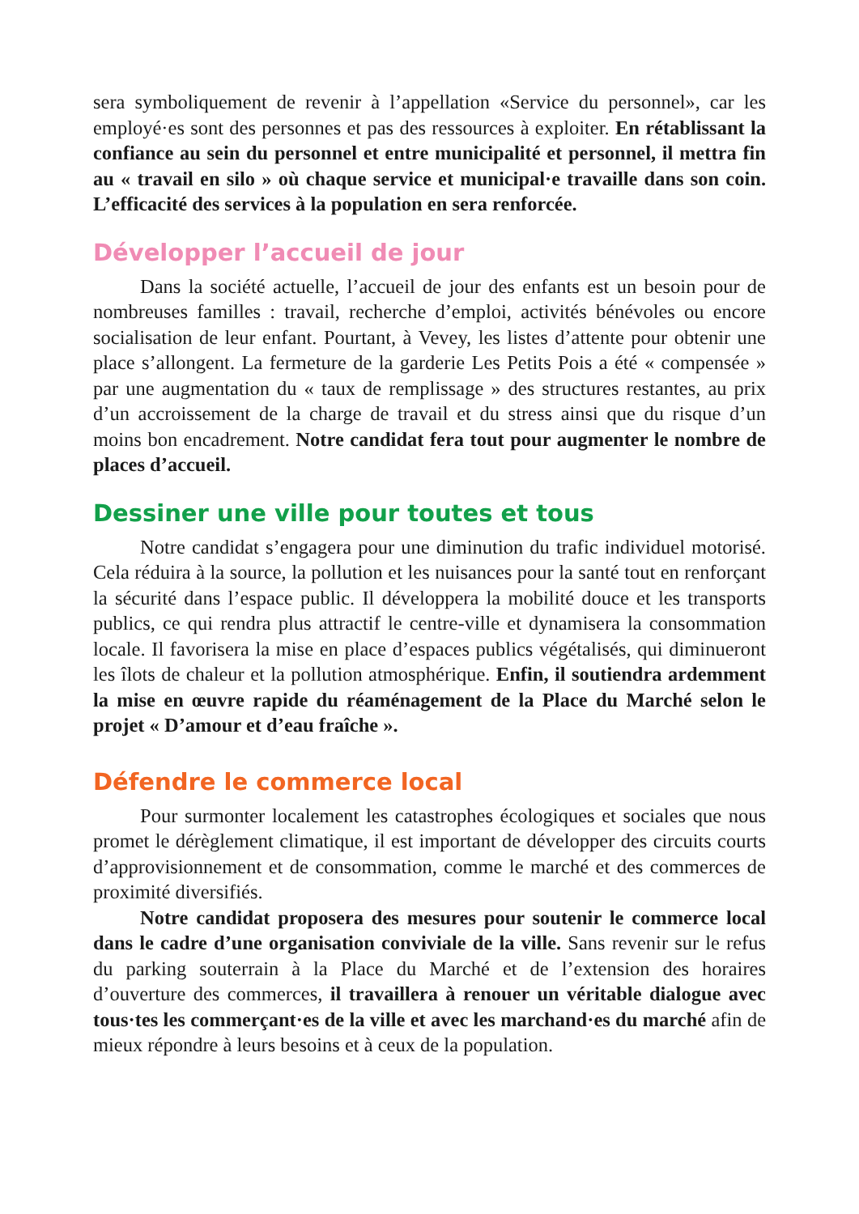sera symboliquement de revenir à l’appellation «Service du personnel», car les employé·es sont des personnes et pas des ressources à exploiter. En rétablissant la confiance au sein du personnel et entre municipalité et personnel, il mettra fin au « travail en silo » où chaque service et municipal·e travaille dans son coin. L’efficacité des services à la population en sera renforcée.
Développer l’accueil de jour
Dans la société actuelle, l’accueil de jour des enfants est un besoin pour de nombreuses familles : travail, recherche d’emploi, activités bénévoles ou encore socialisation de leur enfant. Pourtant, à Vevey, les listes d’attente pour obtenir une place s’allongent. La fermeture de la garderie Les Petits Pois a été « compensée » par une augmentation du « taux de remplissage » des structures restantes, au prix d’un accroissement de la charge de travail et du stress ainsi que du risque d’un moins bon encadrement. Notre candidat fera tout pour augmenter le nombre de places d’accueil.
Dessiner une ville pour toutes et tous
Notre candidat s’engagera pour une diminution du trafic individuel motorisé. Cela réduira à la source, la pollution et les nuisances pour la santé tout en renforçant la sécurité dans l’espace public. Il développera la mobilité douce et les transports publics, ce qui rendra plus attractif le centre-ville et dynamisera la consommation locale. Il favorisera la mise en place d’espaces publics végétalisés, qui diminueront les îlots de chaleur et la pollution atmosphérique. Enfin, il soutiendra ardemment la mise en œuvre rapide du réaménagement de la Place du Marché selon le projet « D’amour et d’eau fraîche ».
Défendre le commerce local
Pour surmonter localement les catastrophes écologiques et sociales que nous promet le dérèglement climatique, il est important de développer des circuits courts d’approvisionnement et de consommation, comme le marché et des commerces de proximité diversifiés.
Notre candidat proposera des mesures pour soutenir le commerce local dans le cadre d’une organisation conviviale de la ville. Sans revenir sur le refus du parking souterrain à la Place du Marché et de l’extension des horaires d’ouverture des commerces, il travaillera à renouer un véritable dialogue avec tous·tes les commerçant·es de la ville et avec les marchand·es du marché afin de mieux répondre à leurs besoins et à ceux de la population.